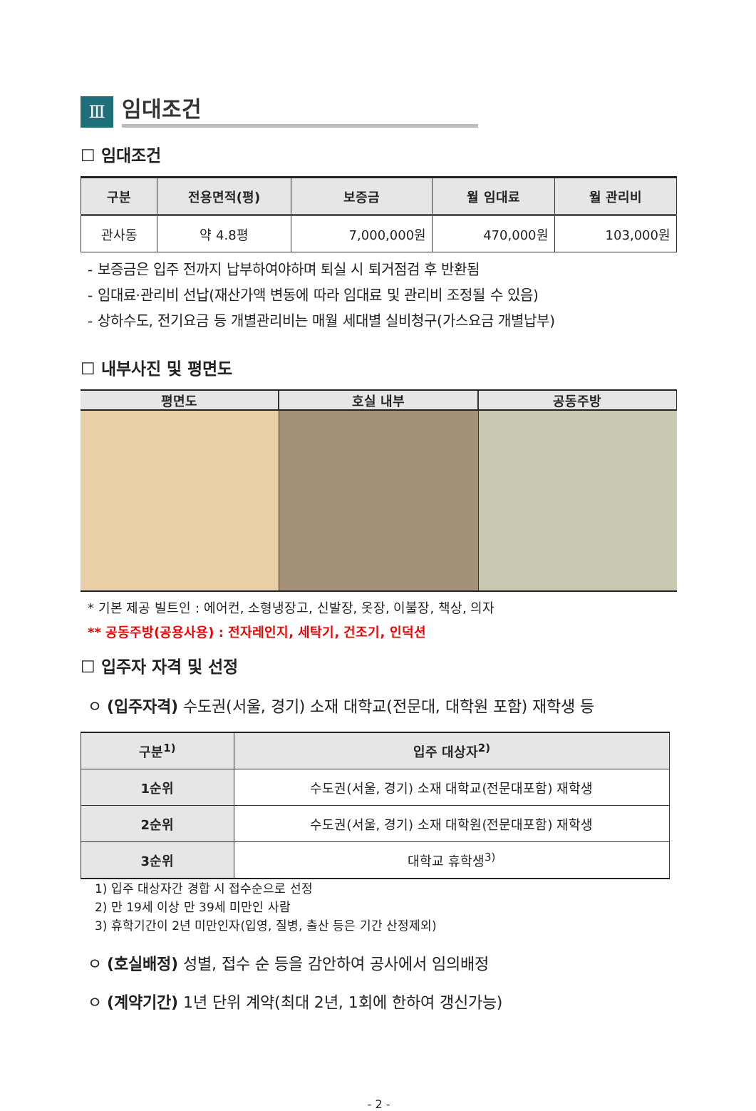Ⅲ
임대조건
☐ 임대조건
| 구분 | 전용면적(평) | 보증금 | 월 임대료 | 월 관리비 |
| --- | --- | --- | --- | --- |
| 관사동 | 약 4.8평 | 7,000,000원 | 470,000원 | 103,000원 |
- 보증금은 입주 전까지 납부하여야하며 퇴실 시 퇴거점검 후 반환됨
- 임대료·관리비 선납(재산가액 변동에 따라 임대료 및 관리비 조정될 수 있음)
- 상하수도, 전기요금 등 개별관리비는 매월 세대별 실비청구(가스요금 개별납부)
☐ 내부사진 및 평면도
평면도 호실 내부 공동주방
* 기본 제공 빌트인 : 에어컨, 소형냉장고, 신발장, 옷장, 이불장, 책상, 의자
** 공동주방(공용사용) : 전자레인지, 세탁기, 건조기, 인덕션
☐ 입주자 자격 및 선정
ㅇ (입주자격) 수도권(서울, 경기) 소재 대학교(전문대, 대학원 포함) 재학생 등
| 구분<sup>1)</sup> | 입주 대상자<sup>2)</sup> |
| --- | --- |
| 1순위 | 수도권(서울, 경기) 소재 대학교(전문대포함) 재학생 |
| 2순위 | 수도권(서울, 경기) 소재 대학원(전문대포함) 재학생 |
| 3순위 | 대학교 휴학생<sup>3)</sup> |
1) 입주 대상자간 경합 시 접수순으로 선정
2) 만 19세 이상 만 39세 미만인 사람
3) 휴학기간이 2년 미만인자(입영, 질병, 출산 등은 기간 산정제외)
ㅇ (호실배정) 성별, 접수 순 등을 감안하여 공사에서 임의배정
ㅇ (계약기간) 1년 단위 계약(최대 2년, 1회에 한하여 갱신가능)
- 2 -